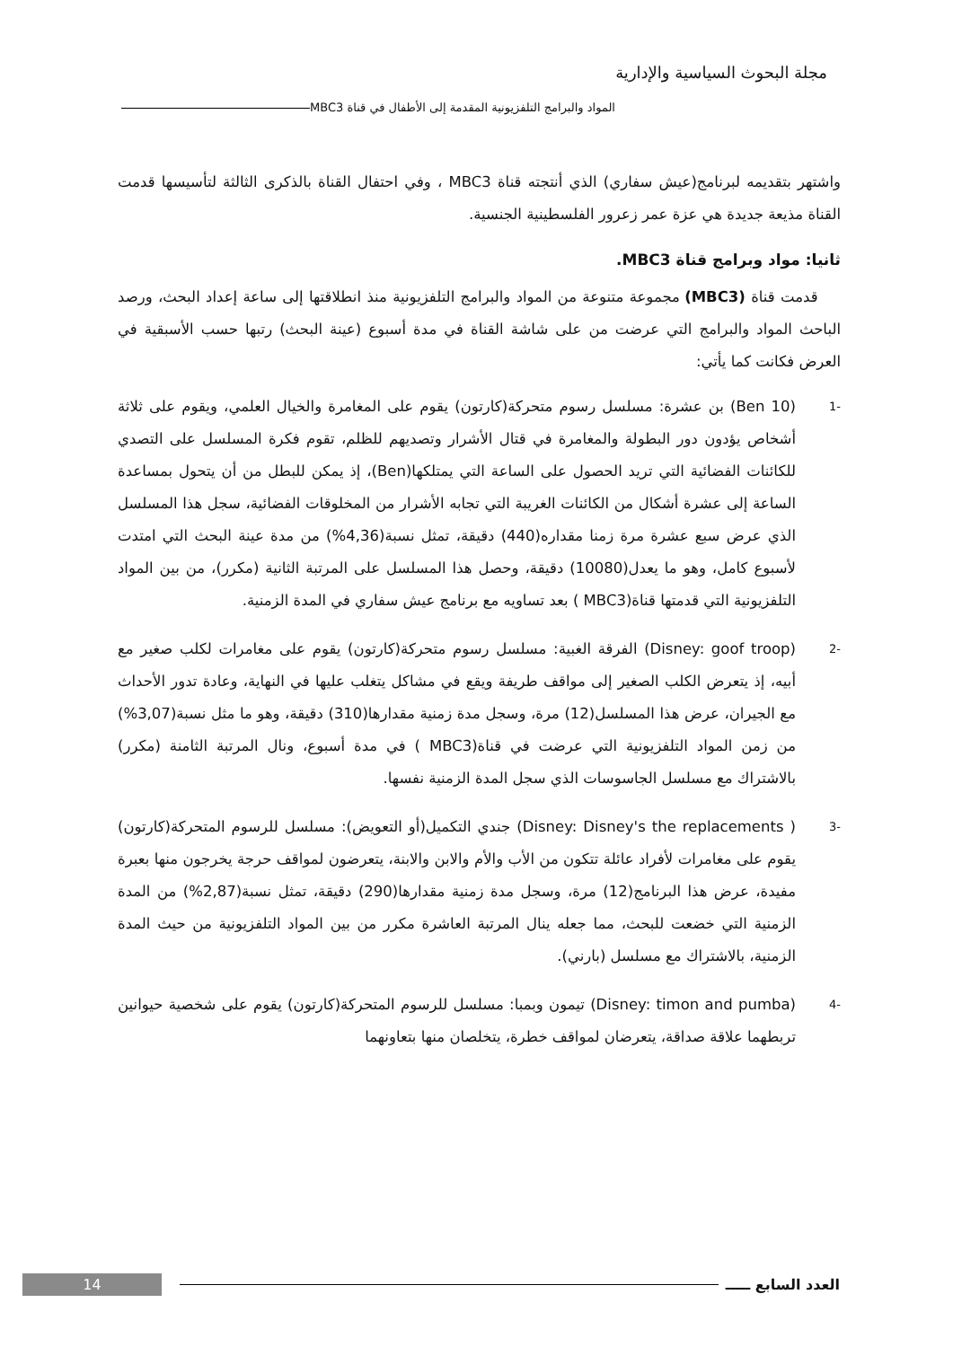مجلة البحوث السياسية والإدارية
المواد والبرامج التلفزيونية المقدمة إلى الأطفال في قناة MBC3
واشتهر بتقديمه لبرنامج(عيش سفاري) الذي أنتجته قناة MBC3 ، وفي احتفال القناة بالذكرى الثالثة لتأسيسها قدمت القناة مذيعة جديدة هي عزة عمر زعرور الفلسطينية الجنسية.
ثانيا: مواد وبرامج قناة MBC3.
قدمت قناة (MBC3) مجموعة متنوعة من المواد والبرامج التلفزيونية منذ انطلاقتها إلى ساعة إعداد البحث، ورصد الباحث المواد والبرامج التي عرضت من على شاشة القناة في مدة أسبوع (عينة البحث) رتبها حسب الأسبقية في العرض فكانت كما يأتي:
-1
(Ben 10) بن عشرة: مسلسل رسوم متحركة(كارتون) يقوم على المغامرة والخيال العلمي، ويقوم على ثلاثة أشخاص يؤدون دور البطولة والمغامرة في قتال الأشرار وتصديهم للظلم، تقوم فكرة المسلسل على التصدي للكائنات الفضائية التي تريد الحصول على الساعة التي يمتلكها(Ben)، إذ يمكن للبطل من أن يتحول بمساعدة الساعة إلى عشرة أشكال من الكائنات الغريبة التي تجابه الأشرار من المخلوقات الفضائية، سجل هذا المسلسل الذي عرض سبع عشرة مرة زمنا مقداره(440) دقيقة، تمثل نسبة(4,36%) من مدة عينة البحث التي امتدت لأسبوع كامل، وهو ما يعدل(10080) دقيقة، وحصل هذا المسلسل على المرتبة الثانية (مكرر)، من بين المواد التلفزيونية التي قدمتها قناة(MBC3 ) بعد تساويه مع برنامج عيش سفاري في المدة الزمنية.
-2
(Disney: goof troop) الفرقة الغبية: مسلسل رسوم متحركة(كارتون) يقوم على مغامرات لكلب صغير مع أبيه، إذ يتعرض الكلب الصغير إلى مواقف طريفة ويقع في مشاكل يتغلب عليها في النهاية، وعادة تدور الأحداث مع الجيران، عرض هذا المسلسل(12) مرة، وسجل مدة زمنية مقدارها(310) دقيقة، وهو ما مثل نسبة(3,07%) من زمن المواد التلفزيونية التي عرضت في قناة(MBC3 ) في مدة أسبوع، ونال المرتبة الثامنة (مكرر) بالاشتراك مع مسلسل الجاسوسات الذي سجل المدة الزمنية نفسها.
-3
( Disney: Disney's the replacements) جندي التكميل(أو التعويض): مسلسل للرسوم المتحركة(كارتون) يقوم على مغامرات لأفراد عائلة تتكون من الأب والأم والابن والابنة، يتعرضون لمواقف حرجة يخرجون منها بعبرة مفيدة، عرض هذا البرنامج(12) مرة، وسجل مدة زمنية مقدارها(290) دقيقة، تمثل نسبة(2,87%) من المدة الزمنية التي خضعت للبحث، مما جعله ينال المرتبة العاشرة مكرر من بين المواد التلفزيونية من حيث المدة الزمنية، بالاشتراك مع مسلسل (بارني).
-4
(Disney: timon and pumba) تيمون وبمبا: مسلسل للرسوم المتحركة(كارتون) يقوم على شخصية حيوانين تربطهما علاقة صداقة، يتعرضان لمواقف خطرة، يتخلصان منها بتعاونهما
14
العدد السابع ـــــ